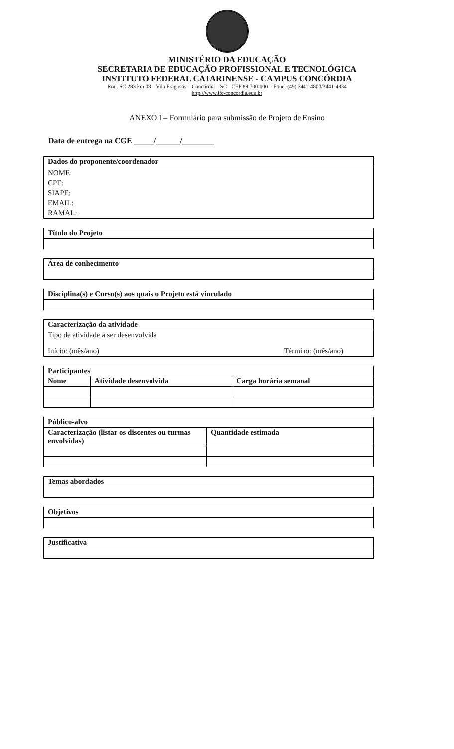MINISTÉRIO DA EDUCAÇÃO
SECRETARIA DE EDUCAÇÃO PROFISSIONAL E TECNOLÓGICA
INSTITUTO FEDERAL CATARINENSE - CAMPUS CONCÓRDIA
Rod. SC 283 km 08 – Vila Fragosos – Concórdia – SC - CEP 89.700-000 – Fone: (49) 3441-4800/3441-4834
http://www.ifc-concordia.edu.br
ANEXO I – Formulário para submissão de Projeto de Ensino
Data de entrega na CGE _____/______/________
| Dados do proponente/coordenador |
| --- |
| NOME: CPF: SIAPE: EMAIL: RAMAL: |
| Título do Projeto |
| --- |
| Área de conhecimento |
| --- |
| Disciplina(s) e Curso(s) aos quais o Projeto está vinculado |
| --- |
| Caracterização da atividade | |
| --- | --- |
| Tipo de atividade a ser desenvolvida | |
| Início: (mês/ano) | Término: (mês/ano) |
| Participantes | | |
| --- | --- | --- |
| Nome | Atividade desenvolvida | Carga horária semanal |
| Público-alvo | |
| --- | --- |
| Caracterização (listar os discentes ou turmas envolvidas) | Quantidade estimada |
| Temas abordados |
| --- |
| Objetivos |
| --- |
| Justificativa |
| --- |